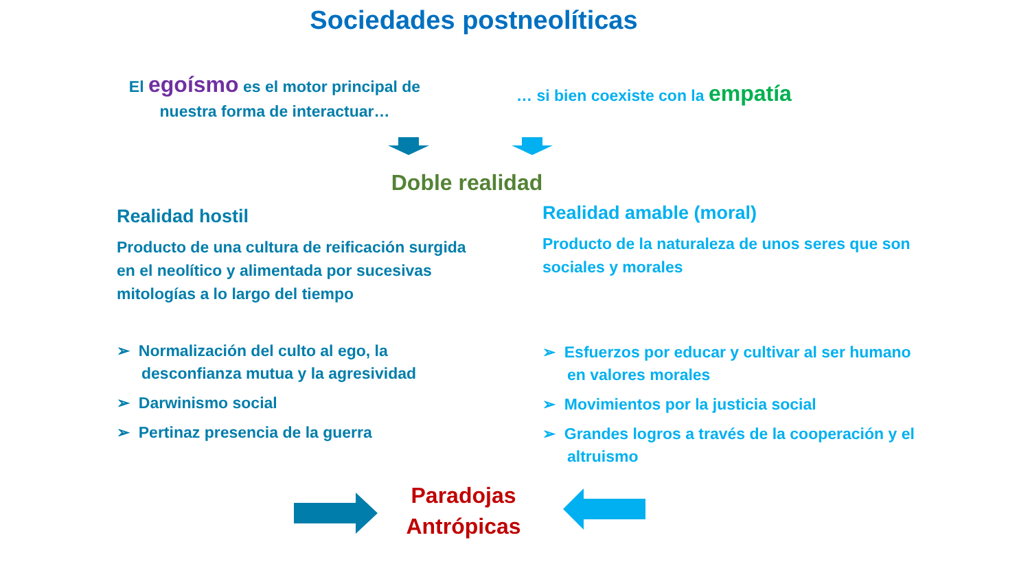Sociedades postneolíticas
El egoísmo es el motor principal de nuestra forma de interactuar…
… si bien coexiste con la empatía
Doble realidad
Realidad hostil
Producto de una cultura de reificación surgida en el neolítico y alimentada por sucesivas mitologías a lo largo del tiempo
Realidad amable (moral)
Producto de la naturaleza de unos seres que son sociales y morales
➢ Normalización del culto al ego, la desconfianza mutua y la agresividad
➢ Darwinismo social
➢ Pertinaz presencia de la guerra
➢ Esfuerzos por educar y cultivar al ser humano en valores morales
➢ Movimientos por la justicia social
➢ Grandes logros a través de la cooperación y el altruismo
Paradojas Antrópicas